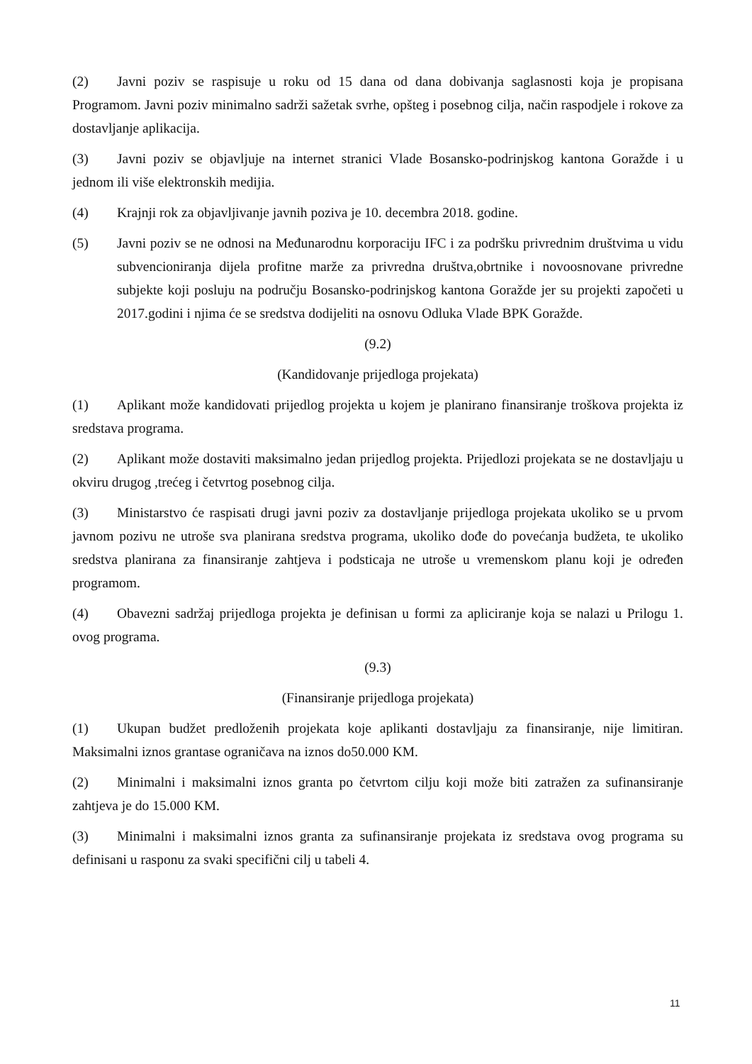(2) Javni poziv se raspisuje u roku od 15 dana od dana dobivanja saglasnosti koja je propisana Programom. Javni poziv minimalno sadrži sažetak svrhe, opšteg i posebnog cilja, način raspodjele i rokove za dostavljanje aplikacija.
(3) Javni poziv se objavljuje na internet stranici Vlade Bosansko-podrinjskog kantona Goražde i u jednom ili više elektronskih medijia.
(4) Krajnji rok za objavljivanje javnih poziva je 10. decembra 2018. godine.
(5) Javni poziv se ne odnosi na Međunarodnu korporaciju IFC i za podršku privrednim društvima u vidu subvencioniranja dijela profitne marže za privredna društva,obrtnike i novoosnovane privredne subjekte koji posluju na području Bosansko-podrinjskog kantona Goražde jer su projekti započeti u 2017.godini i njima će se sredstva dodijeliti na osnovu Odluka Vlade BPK Goražde.
(9.2)
(Kandidovanje prijedloga projekata)
(1) Aplikant može kandidovati prijedlog projekta u kojem je planirano finansiranje troškova projekta iz sredstava programa.
(2) Aplikant može dostaviti maksimalno jedan prijedlog projekta. Prijedlozi projekata se ne dostavljaju u okviru drugog ,trećeg i četvrtog posebnog cilja.
(3) Ministarstvo će raspisati drugi javni poziv za dostavljanje prijedloga projekata ukoliko se u prvom javnom pozivu ne utroše sva planirana sredstva programa, ukoliko dođe do povećanja budžeta, te ukoliko sredstva planirana za finansiranje zahtjeva i podsticaja ne utroše u vremenskom planu koji je određen programom.
(4) Obavezni sadržaj prijedloga projekta je definisan u formi za apliciranje koja se nalazi u Prilogu 1. ovog programa.
(9.3)
(Finansiranje prijedloga projekata)
(1) Ukupan budžet predloženih projekata koje aplikanti dostavljaju za finansiranje, nije limitiran. Maksimalni iznos grantase ograničava na iznos do50.000 KM.
(2) Minimalni i maksimalni iznos granta po četvrtom cilju koji može biti zatražen za sufinansiranje zahtjeva je do 15.000 KM.
(3) Minimalni i maksimalni iznos granta za sufinansiranje projekata iz sredstava ovog programa su definisani u rasponu za svaki specifični cilj u tabeli 4.
11